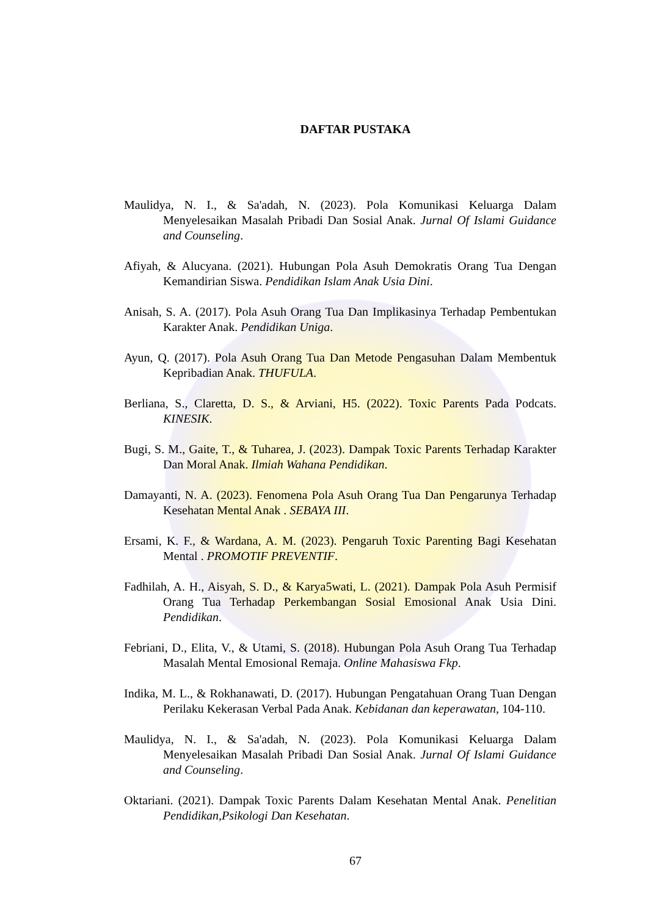DAFTAR PUSTAKA
Maulidya, N. I., & Sa'adah, N. (2023). Pola Komunikasi Keluarga Dalam Menyelesaikan Masalah Pribadi Dan Sosial Anak. Jurnal Of Islami Guidance and Counseling.
Afiyah, & Alucyana. (2021). Hubungan Pola Asuh Demokratis Orang Tua Dengan Kemandirian Siswa. Pendidikan Islam Anak Usia Dini.
Anisah, S. A. (2017). Pola Asuh Orang Tua Dan Implikasinya Terhadap Pembentukan Karakter Anak. Pendidikan Uniga.
Ayun, Q. (2017). Pola Asuh Orang Tua Dan Metode Pengasuhan Dalam Membentuk Kepribadian Anak. THUFULA.
Berliana, S., Claretta, D. S., & Arviani, H5. (2022). Toxic Parents Pada Podcats. KINESIK.
Bugi, S. M., Gaite, T., & Tuharea, J. (2023). Dampak Toxic Parents Terhadap Karakter Dan Moral Anak. Ilmiah Wahana Pendidikan.
Damayanti, N. A. (2023). Fenomena Pola Asuh Orang Tua Dan Pengarunya Terhadap Kesehatan Mental Anak . SEBAYA III.
Ersami, K. F., & Wardana, A. M. (2023). Pengaruh Toxic Parenting Bagi Kesehatan Mental . PROMOTIF PREVENTIF.
Fadhilah, A. H., Aisyah, S. D., & Karya5wati, L. (2021). Dampak Pola Asuh Permisif Orang Tua Terhadap Perkembangan Sosial Emosional Anak Usia Dini. Pendidikan.
Febriani, D., Elita, V., & Utami, S. (2018). Hubungan Pola Asuh Orang Tua Terhadap Masalah Mental Emosional Remaja. Online Mahasiswa Fkp.
Indika, M. L., & Rokhanawati, D. (2017). Hubungan Pengatahuan Orang Tuan Dengan Perilaku Kekerasan Verbal Pada Anak. Kebidanan dan keperawatan, 104-110.
Maulidya, N. I., & Sa'adah, N. (2023). Pola Komunikasi Keluarga Dalam Menyelesaikan Masalah Pribadi Dan Sosial Anak. Jurnal Of Islami Guidance and Counseling.
Oktariani. (2021). Dampak Toxic Parents Dalam Kesehatan Mental Anak. Penelitian Pendidikan,Psikologi Dan Kesehatan.
67